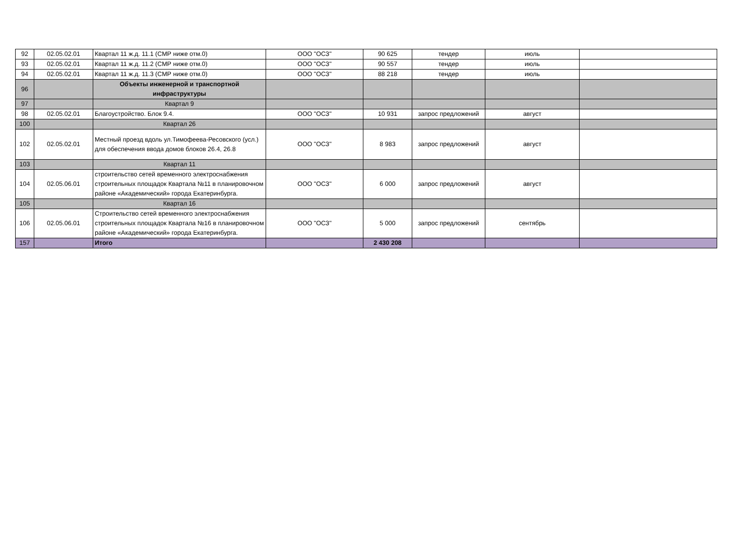| 92 | 02.05.02.01 | Квартал 11 ж.д. 11.1 (СМР ниже отм.0) | ООО "ОСЗ" | 90 625 | тендер | июль | |
| 93 | 02.05.02.01 | Квартал 11 ж.д. 11.2 (СМР ниже отм.0) | ООО "ОСЗ" | 90 557 | тендер | июль | |
| 94 | 02.05.02.01 | Квартал 11 ж.д. 11.3 (СМР ниже отм.0) | ООО "ОСЗ" | 88 218 | тендер | июль | |
| 96 | | Объекты инженерной и транспортной инфраструктуры | | | | | |
| 97 | | Квартал 9 | | | | | |
| 98 | 02.05.02.01 | Благоустройство. Блок 9.4. | ООО "ОСЗ" | 10 931 | запрос предложений | август | |
| 100 | | Квартал 26 | | | | | |
| 102 | 02.05.02.01 | Местный проезд вдоль ул.Тимофеева-Ресовского (усл.) для обеспечения ввода домов блоков 26.4, 26.8 | ООО "ОСЗ" | 8 983 | запрос предложений | август | |
| 103 | | Квартал 11 | | | | | |
| 104 | 02.05.06.01 | строительство сетей временного электроснабжения строительных площадок Квартала №11 в планировочном районе «Академический» города Екатеринбурга. | ООО "ОСЗ" | 6 000 | запрос предложений | август | |
| 105 | | Квартал 16 | | | | | |
| 106 | 02.05.06.01 | Строительство сетей временного электроснабжения строительных площадок Квартала №16 в планировочном районе «Академический» города Екатеринбурга. | ООО "ОСЗ" | 5 000 | запрос предложений | сентябрь | |
| 157 | | Итого | | 2 430 208 | | | |